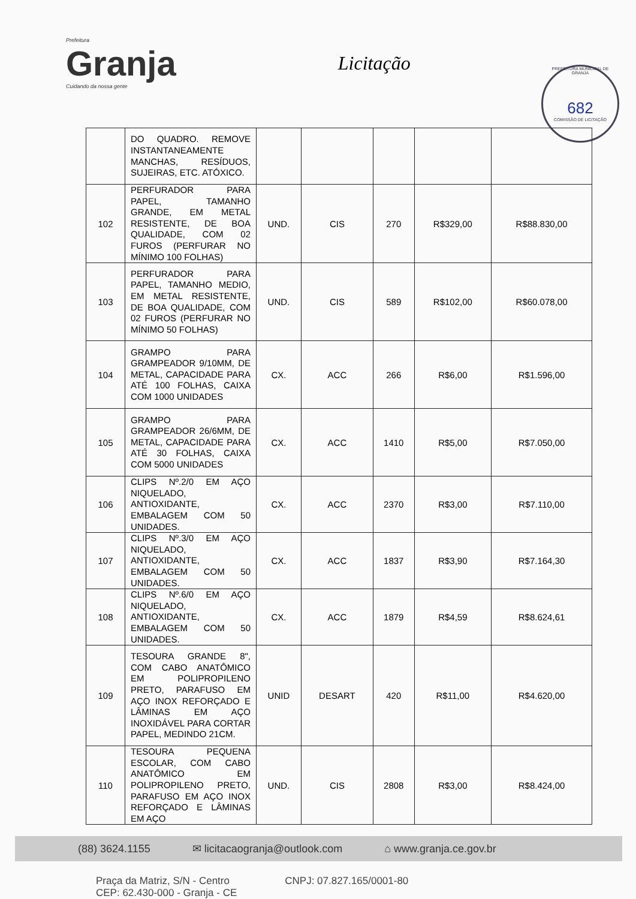Prefeitura
Granja
Cuidando da nossa gente
Licitação
PREFEITURA MUNICIPAL DE GRANJA
682
COMISSÃO DE LICITAÇÃO
| | DO QUADRO. REMOVE INSTANTANEAMENTE MANCHAS, RESÍDUOS, SUJEIRAS, ETC. ATÓXICO. | | | | | |
| 102 | PERFURADOR PARA PAPEL, TAMANHO GRANDE, EM METAL RESISTENTE, DE BOA QUALIDADE, COM 02 FUROS (PERFURAR NO MÍNIMO 100 FOLHAS) | UND. | CIS | 270 | R$329,00 | R$88.830,00 |
| 103 | PERFURADOR PARA PAPEL, TAMANHO MEDIO, EM METAL RESISTENTE, DE BOA QUALIDADE, COM 02 FUROS (PERFURAR NO MÍNIMO 50 FOLHAS) | UND. | CIS | 589 | R$102,00 | R$60.078,00 |
| 104 | GRAMPO PARA GRAMPEADOR 9/10MM, DE METAL, CAPACIDADE PARA ATÉ 100 FOLHAS, CAIXA COM 1000 UNIDADES | CX. | ACC | 266 | R$6,00 | R$1.596,00 |
| 105 | GRAMPO PARA GRAMPEADOR 26/6MM, DE METAL, CAPACIDADE PARA ATÉ 30 FOLHAS, CAIXA COM 5000 UNIDADES | CX. | ACC | 1410 | R$5,00 | R$7.050,00 |
| 106 | CLIPS Nº.2/0 EM AÇO NIQUELADO, ANTIOXIDANTE, EMBALAGEM COM 50 UNIDADES. | CX. | ACC | 2370 | R$3,00 | R$7.110,00 |
| 107 | CLIPS Nº.3/0 EM AÇO NIQUELADO, ANTIOXIDANTE, EMBALAGEM COM 50 UNIDADES. | CX. | ACC | 1837 | R$3,90 | R$7.164,30 |
| 108 | CLIPS Nº.6/0 EM AÇO NIQUELADO, ANTIOXIDANTE, EMBALAGEM COM 50 UNIDADES. | CX. | ACC | 1879 | R$4,59 | R$8.624,61 |
| 109 | TESOURA GRANDE 8", COM CABO ANATÔMICO EM POLIPROPILENO PRETO, PARAFUSO EM AÇO INOX REFORÇADO E LÂMINAS EM AÇO INOXIDÁVEL PARA CORTAR PAPEL, MEDINDO 21CM. | UNID | DESART | 420 | R$11,00 | R$4.620,00 |
| 110 | TESOURA PEQUENA ESCOLAR, COM CABO ANATÔMICO EM POLIPROPILENO PRETO, PARAFUSO EM AÇO INOX REFORÇADO E LÂMINAS EM AÇO | UND. | CIS | 2808 | R$3,00 | R$8.424,00 |
(88) 3624.1155 ✉ licitacaogranja@outlook.com ⌂ www.granja.ce.gov.br
Praça da Matriz, S/N - Centro
CEP: 62.430-000 - Granja - CE
CNPJ: 07.827.165/0001-80